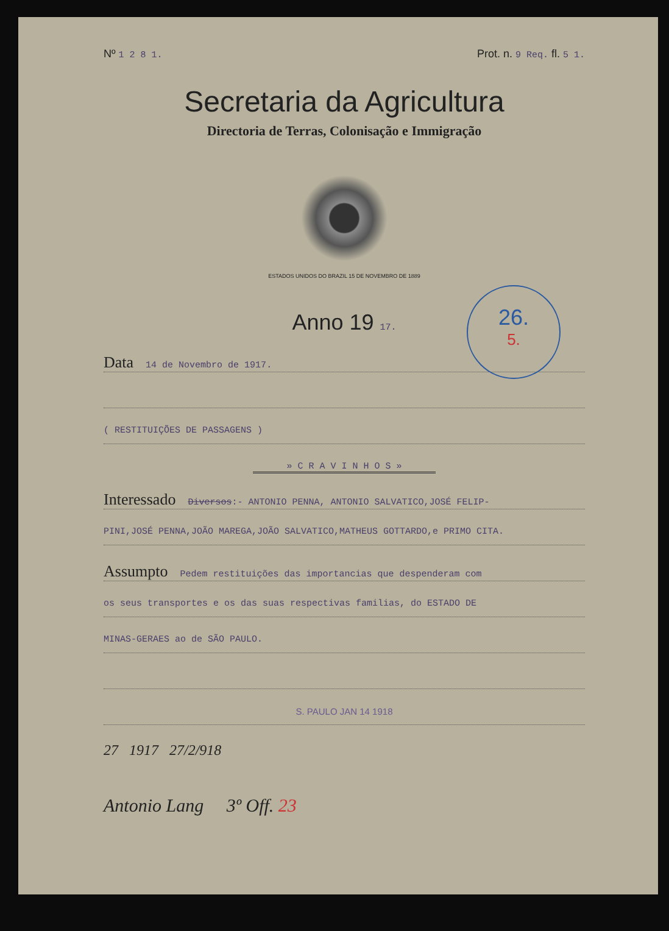Nº 1 2 8 1. Prot. n. 9 Req. fl. 5 1.
Secretaria da Agricultura
Directoria de Terras, Colonisação e Immigração
ESTADOS UNIDOS DO BRAZIL 15 DE NOVEMBRO DE 1889
Anno 19 17.
Data 14 de Novembro de 1917.
( RESTITUIÇÕES DE PASSAGENS )
» C R A V I N H O S »
Interessado Diversos:- ANTONIO PENNA, ANTONIO SALVATICO,JOSÉ FELIP-
PINI,JOSÉ PENNA,JOÃO MAREGA,JOÃO SALVATICO,MATHEUS GOTTARDO,e PRIMO CITA.
Assumpto Pedem restituições das importancias que despenderam com
os seus transportes e os das suas respectivas familias, do ESTADO DE
MINAS-GERAES ao de SÃO PAULO.
S. PAULO JAN 14 1918
27 1917 27/2/918
Antonio Lang 3º Off. 23
26.
5.